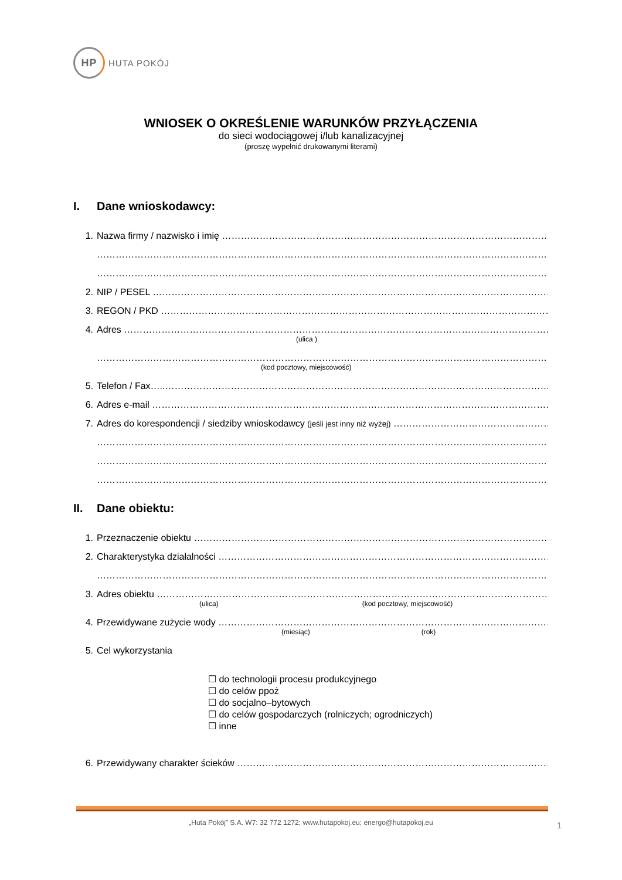HP
HUTA POKÓJ
WNIOSEK O OKREŚLENIE WARUNKÓW PRZYŁĄCZENIA
do sieci wodociągowej i/lub kanalizacyjnej
(proszę wypełnić drukowanymi literami)
I. Dane wnioskodawcy:
1. Nazwa firmy / nazwisko i imię ………………………………………………………………………………………………
………………………………………………………………………………………………………………………………………
………………………………………………………………………………………………………………………………………
2. NIP / PESEL ………………………………………………………………………………………………………………………
3. REGON / PKD ………………………………………………………………………………………………………………………
4. Adres ………………………………………………………………………………………………………………………………
(ulica )
………………………………………………………………………………………………………………………………………
(kod pocztowy, miejscowość)
5. Telefon / Fax…..………………………………………………………………………………………………………………
6. Adres e-mail ………………………………………………………………………………………………………………………
7. Adres do korespondencji / siedziby wnioskodawcy (jeśli jest inny niż wyżej) ……………………………………………
………………………………………………………………………………………………………………………………………
………………………………………………………………………………………………………………………………………
………………………………………………………………………………………………………………………………………
II. Dane obiektu:
1. Przeznaczenie obiektu ……………………………………………………………………………………………………
2. Charakterystyka działalności ………………………………………………………………………………………………
………………………………………………………………………………………………………………………………………
3. Adres obiektu ………………………………………………………………………………………………………………………
(ulica) (kod pocztowy, miejscowość)
4. Przewidywane zużycie wody ………………………………………………………………………………………………
(miesiąc) (rok)
5. Cel wykorzystania
☐ do technologii procesu produkcyjnego
☐ do celów ppoż
☐ do socjalno–bytowych
☐ do celów gospodarczych (rolniczych; ogrodniczych)
☐ inne
6. Przewidywany charakter ścieków …………………………………………………………………………………………
„Huta Pokój” S.A. W7: 32 772 1272; www.hutapokoj.eu; energo@hutapokoj.eu 1